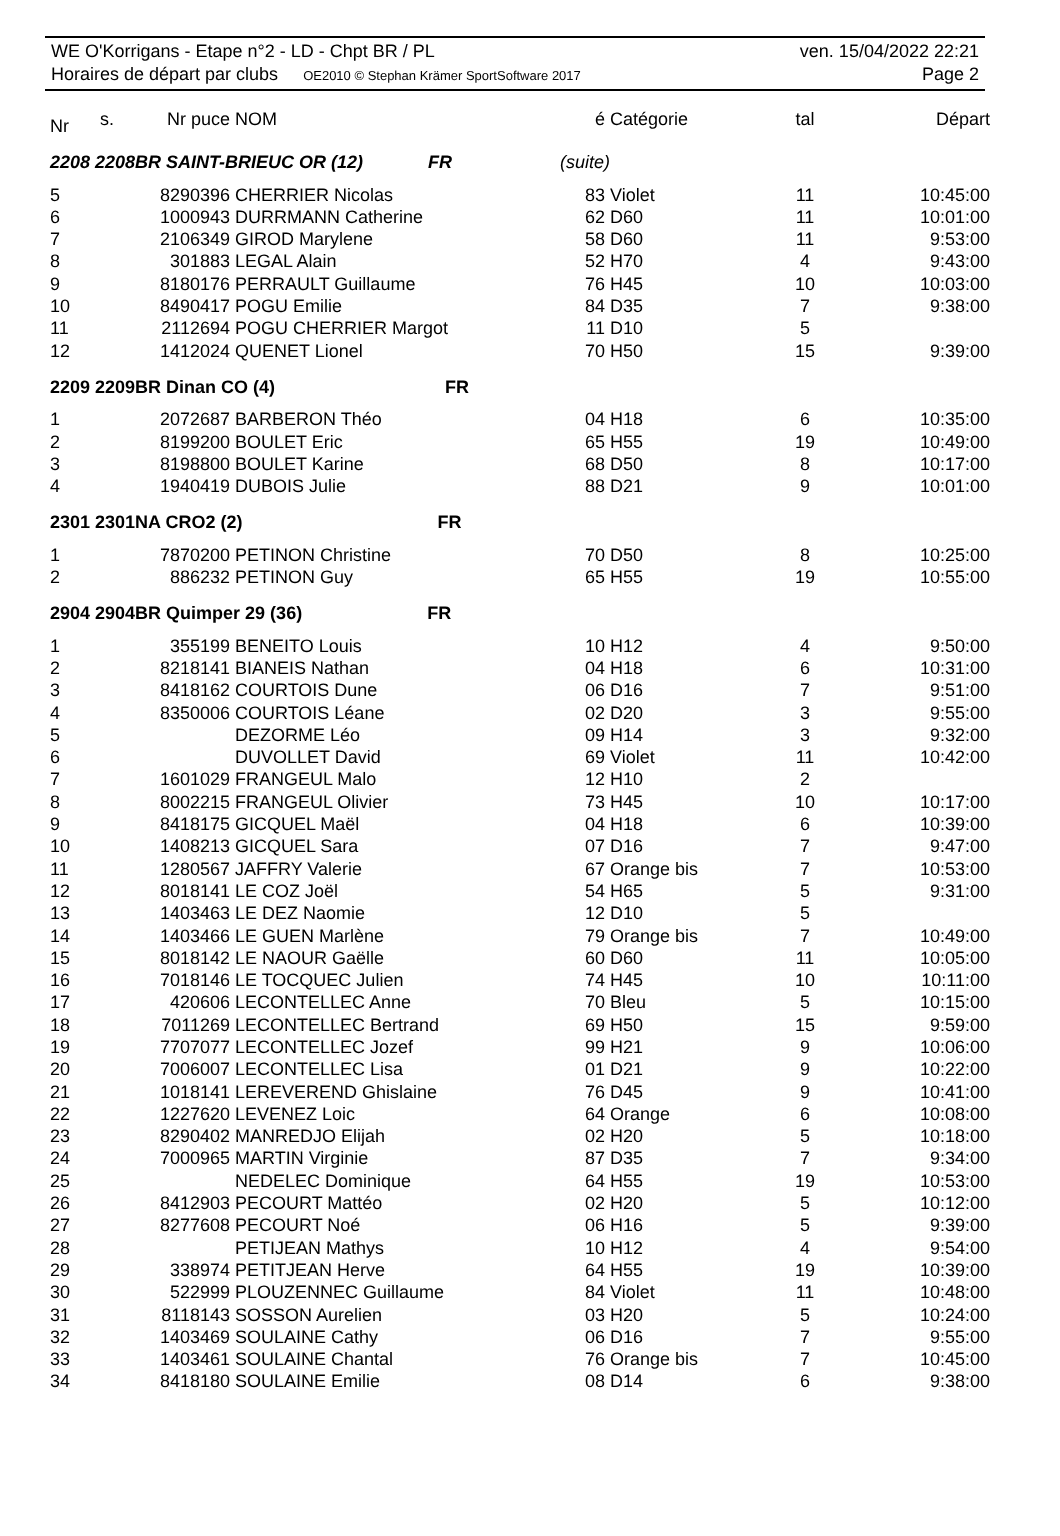WE O'Korrigans - Etape n°2 - LD - Chpt BR / PL ven. 15/04/2022 22:21
Horaires de départ par clubs OE2010 © Stephan Krämer SportSoftware 2017 Page 2
| Nr | s. | Nr puce | NOM | é | Catégorie | tal | Départ |
| --- | --- | --- | --- | --- | --- | --- | --- |
| 2208 2208BR SAINT-BRIEUC OR (12) FR | | | | (suite) | | | |
| 5 | | 8290396 | CHERRIER Nicolas | 83 | Violet | 11 | 10:45:00 |
| 6 | | 1000943 | DURRMANN Catherine | 62 | D60 | 11 | 10:01:00 |
| 7 | | 2106349 | GIROD Marylene | 58 | D60 | 11 | 9:53:00 |
| 8 | | 301883 | LEGAL Alain | 52 | H70 | 4 | 9:43:00 |
| 9 | | 8180176 | PERRAULT Guillaume | 76 | H45 | 10 | 10:03:00 |
| 10 | | 8490417 | POGU Emilie | 84 | D35 | 7 | 9:38:00 |
| 11 | | 2112694 | POGU CHERRIER Margot | 11 | D10 | 5 | |
| 12 | | 1412024 | QUENET Lionel | 70 | H50 | 15 | 9:39:00 |
| 2209 2209BR Dinan CO (4) FR | | | | | | | |
| 1 | | 2072687 | BARBERON Théo | 04 | H18 | 6 | 10:35:00 |
| 2 | | 8199200 | BOULET Eric | 65 | H55 | 19 | 10:49:00 |
| 3 | | 8198800 | BOULET Karine | 68 | D50 | 8 | 10:17:00 |
| 4 | | 1940419 | DUBOIS Julie | 88 | D21 | 9 | 10:01:00 |
| 2301 2301NA CRO2 (2) FR | | | | | | | |
| 1 | | 7870200 | PETINON Christine | 70 | D50 | 8 | 10:25:00 |
| 2 | | 886232 | PETINON Guy | 65 | H55 | 19 | 10:55:00 |
| 2904 2904BR Quimper 29 (36) FR | | | | | | | |
| 1 | | 355199 | BENEITO Louis | 10 | H12 | 4 | 9:50:00 |
| 2 | | 8218141 | BIANEIS Nathan | 04 | H18 | 6 | 10:31:00 |
| 3 | | 8418162 | COURTOIS Dune | 06 | D16 | 7 | 9:51:00 |
| 4 | | 8350006 | COURTOIS Léane | 02 | D20 | 3 | 9:55:00 |
| 5 | | | DEZORME Léo | 09 | H14 | 3 | 9:32:00 |
| 6 | | | DUVOLLET David | 69 | Violet | 11 | 10:42:00 |
| 7 | | 1601029 | FRANGEUL Malo | 12 | H10 | 2 | |
| 8 | | 8002215 | FRANGEUL Olivier | 73 | H45 | 10 | 10:17:00 |
| 9 | | 8418175 | GICQUEL Maël | 04 | H18 | 6 | 10:39:00 |
| 10 | | 1408213 | GICQUEL Sara | 07 | D16 | 7 | 9:47:00 |
| 11 | | 1280567 | JAFFRY Valerie | 67 | Orange bis | 7 | 10:53:00 |
| 12 | | 8018141 | LE COZ Joël | 54 | H65 | 5 | 9:31:00 |
| 13 | | 1403463 | LE DEZ Naomie | 12 | D10 | 5 | |
| 14 | | 1403466 | LE GUEN Marlène | 79 | Orange bis | 7 | 10:49:00 |
| 15 | | 8018142 | LE NAOUR Gaëlle | 60 | D60 | 11 | 10:05:00 |
| 16 | | 7018146 | LE TOCQUEC Julien | 74 | H45 | 10 | 10:11:00 |
| 17 | | 420606 | LECONTELLEC Anne | 70 | Bleu | 5 | 10:15:00 |
| 18 | | 7011269 | LECONTELLEC Bertrand | 69 | H50 | 15 | 9:59:00 |
| 19 | | 7707077 | LECONTELLEC Jozef | 99 | H21 | 9 | 10:06:00 |
| 20 | | 7006007 | LECONTELLEC Lisa | 01 | D21 | 9 | 10:22:00 |
| 21 | | 1018141 | LEREVEREND Ghislaine | 76 | D45 | 9 | 10:41:00 |
| 22 | | 1227620 | LEVENEZ Loic | 64 | Orange | 6 | 10:08:00 |
| 23 | | 8290402 | MANREDJO Elijah | 02 | H20 | 5 | 10:18:00 |
| 24 | | 7000965 | MARTIN Virginie | 87 | D35 | 7 | 9:34:00 |
| 25 | | | NEDELEC Dominique | 64 | H55 | 19 | 10:53:00 |
| 26 | | 8412903 | PECOURT Mattéo | 02 | H20 | 5 | 10:12:00 |
| 27 | | 8277608 | PECOURT Noé | 06 | H16 | 5 | 9:39:00 |
| 28 | | | PETIJEAN Mathys | 10 | H12 | 4 | 9:54:00 |
| 29 | | 338974 | PETITJEAN Herve | 64 | H55 | 19 | 10:39:00 |
| 30 | | 522999 | PLOUZENNEC Guillaume | 84 | Violet | 11 | 10:48:00 |
| 31 | | 8118143 | SOSSON Aurelien | 03 | H20 | 5 | 10:24:00 |
| 32 | | 1403469 | SOULAINE Cathy | 06 | D16 | 7 | 9:55:00 |
| 33 | | 1403461 | SOULAINE Chantal | 76 | Orange bis | 7 | 10:45:00 |
| 34 | | 8418180 | SOULAINE Emilie | 08 | D14 | 6 | 9:38:00 |